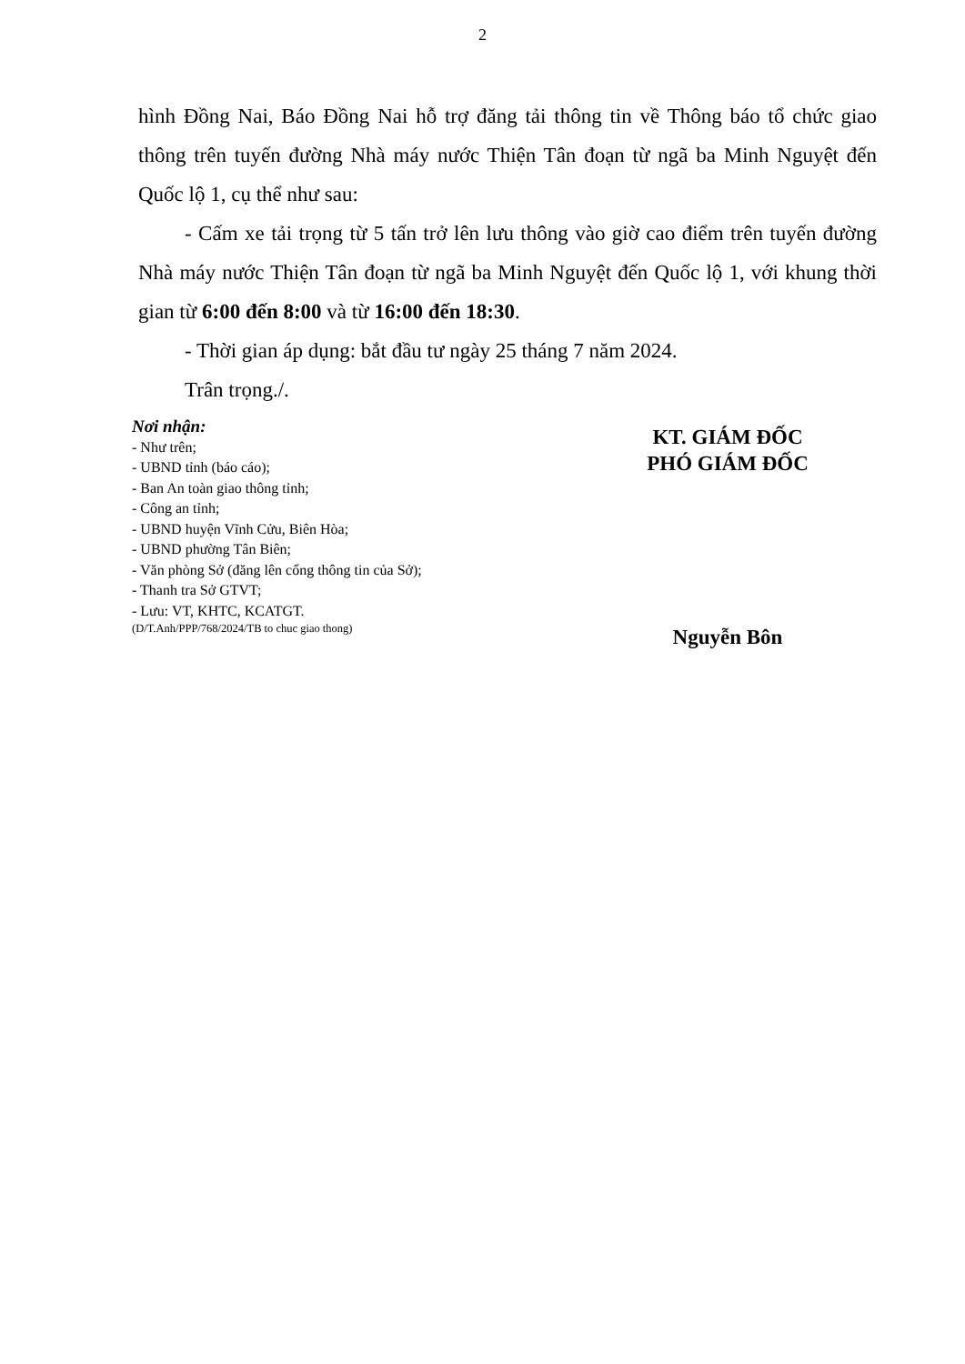2
hình Đồng Nai, Báo Đồng Nai hỗ trợ đăng tải thông tin về Thông báo tổ chức giao thông trên tuyến đường Nhà máy nước Thiện Tân đoạn từ ngã ba Minh Nguyệt đến Quốc lộ 1, cụ thể như sau:
- Cấm xe tải trọng từ 5 tấn trở lên lưu thông vào giờ cao điểm trên tuyến đường Nhà máy nước Thiện Tân đoạn từ ngã ba Minh Nguyệt đến Quốc lộ 1, với khung thời gian từ 6:00 đến 8:00 và từ 16:00 đến 18:30.
- Thời gian áp dụng: bắt đầu tư ngày 25 tháng 7 năm 2024.
Trân trọng./.
Nơi nhận:
- Như trên;
- UBND tỉnh (báo cáo);
- Ban An toàn giao thông tỉnh;
- Công an tỉnh;
- UBND huyện Vĩnh Cửu, Biên Hòa;
- UBND phường Tân Biên;
- Văn phòng Sở (đăng lên cổng thông tin của Sở);
- Thanh tra Sở GTVT;
- Lưu: VT, KHTC, KCATGT.
(D/T.Anh/PPP/768/2024/TB to chuc giao thong)
KT. GIÁM ĐỐC
PHÓ GIÁM ĐỐC
Nguyễn Bôn